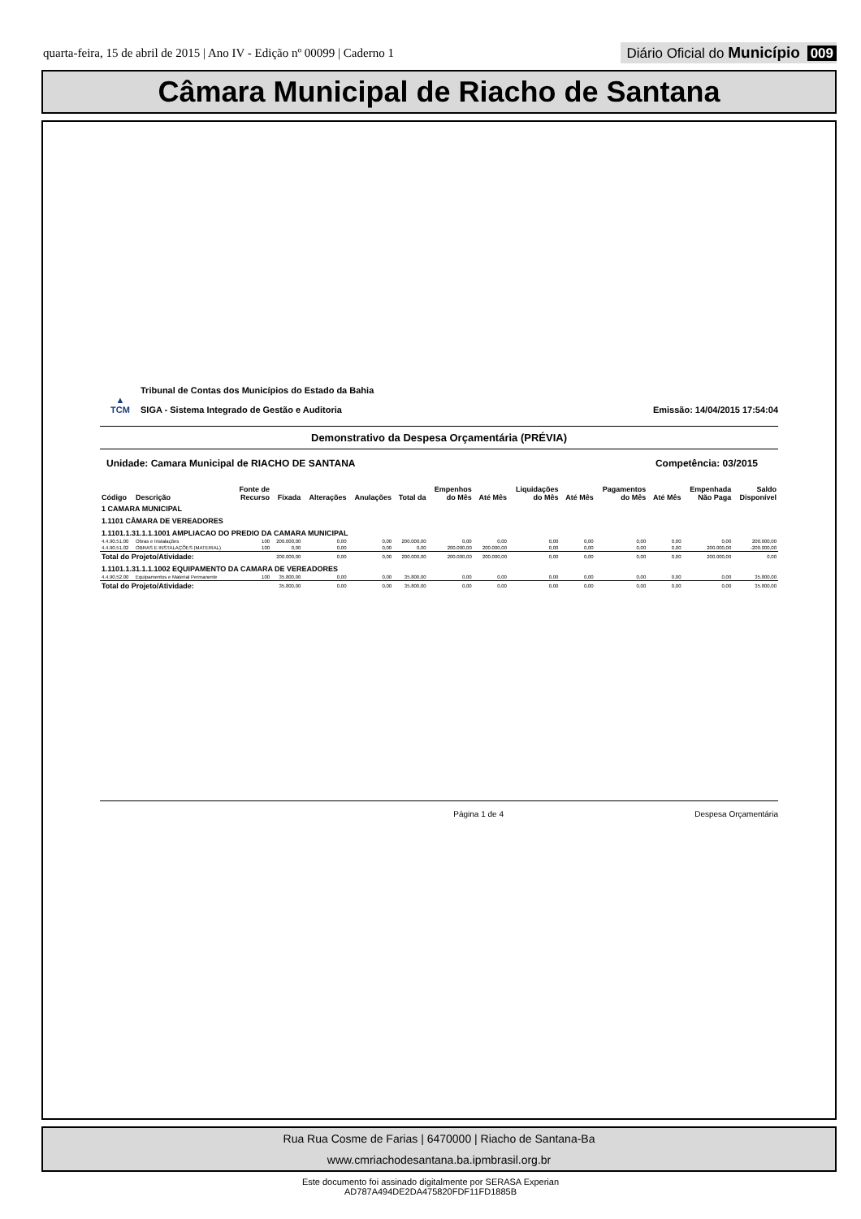quarta-feira, 15 de abril de 2015 | Ano IV - Edição nº 00099 | Caderno 1
Diário Oficial do Município 009
Câmara Municipal de Riacho de Santana
▲
TCM
Tribunal de Contas dos Municípios do Estado da Bahia
SIGA - Sistema Integrado de Gestão e Auditoria
Emissão: 14/04/2015 17:54:04
Demonstrativo da Despesa Orçamentária (PRÉVIA)
Unidade: Camara Municipal de RIACHO DE SANTANA Competência: 03/2015
| Código | Descrição | Fonte de Recurso | Fixada | Alterações | Anulações | Total da | Empenhos do Mês | Até Mês | Liquidações do Mês | Até Mês | Pagamentos do Mês | Até Mês | Empenhada Não Paga | Saldo Disponível |
| --- | --- | --- | --- | --- | --- | --- | --- | --- | --- | --- | --- | --- | --- | --- |
| 1 CAMARA MUNICIPAL | | | | | | | | | | | | | | |
| 1.1101 CÂMARA DE VEREADORES | | | | | | | | | | | | | | |
| 1.1101.1.31.1.1.1001 AMPLIACAO DO PREDIO DA CAMARA MUNICIPAL | | | | | | | | | | | | | | |
| 4.4.90.51.00 | Obras e Instalações | 100 | 200.000,00 | 0,00 | 0,00 | 200.000,00 | 0,00 | 0,00 | 0,00 | 0,00 | 0,00 | 0,00 | 0,00 | 200.000,00 |
| 4.4.90.51.02 | OBRAS E INSTALAÇÕES (MATERIAL) | 100 | 0,00 | 0,00 | 0,00 | 0,00 | 200.000,00 | 200.000,00 | 0,00 | 0,00 | 0,00 | 0,00 | 200.000,00 | -200.000,00 |
| Total do Projeto/Atividade: | | | 200.000,00 | 0,00 | 0,00 | 200.000,00 | 200.000,00 | 200.000,00 | 0,00 | 0,00 | 0,00 | 0,00 | 200.000,00 | 0,00 |
| 1.1101.1.31.1.1.1002 EQUIPAMENTO DA CAMARA DE VEREADORES | | | | | | | | | | | | | | |
| 4.4.90.52.00 | Equipamentos e Material Permanente | 100 | 35.800,00 | 0,00 | 0,00 | 35.800,00 | 0,00 | 0,00 | 0,00 | 0,00 | 0,00 | 0,00 | 0,00 | 35.800,00 |
| Total do Projeto/Atividade: | | | 35.800,00 | 0,00 | 0,00 | 35.800,00 | 0,00 | 0,00 | 0,00 | 0,00 | 0,00 | 0,00 | 0,00 | 35.800,00 |
Página 1 de 4 Despesa Orçamentária
Rua Rua Cosme de Farias | 6470000 | Riacho de Santana-Ba
www.cmriachodesantana.ba.ipmbrasil.org.br
Este documento foi assinado digitalmente por SERASA Experian
AD787A494DE2DA475820FDF11FD1885B